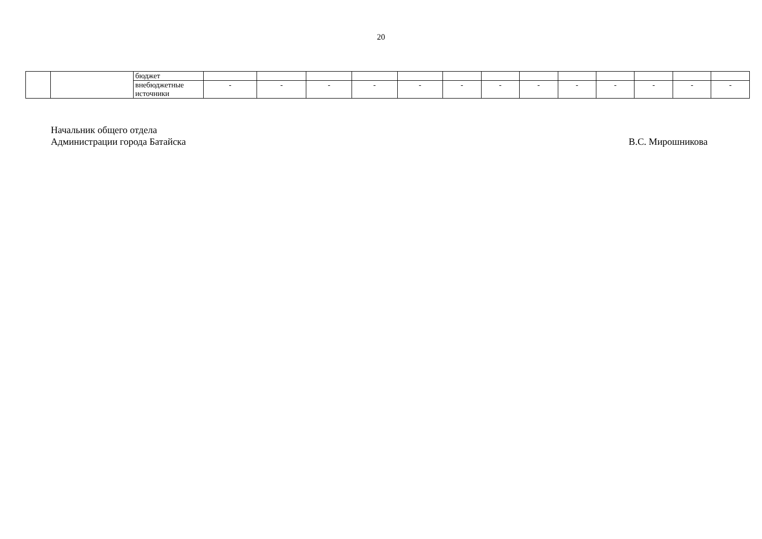20
| | | бюджет | | | | | | | | | | | | | |
| | | внебюджетные источники | - | - | - | - | - | - | - | - | - | - | - | - | - |
Начальник общего отдела
Администрации города Батайска
В.С. Мирошникова